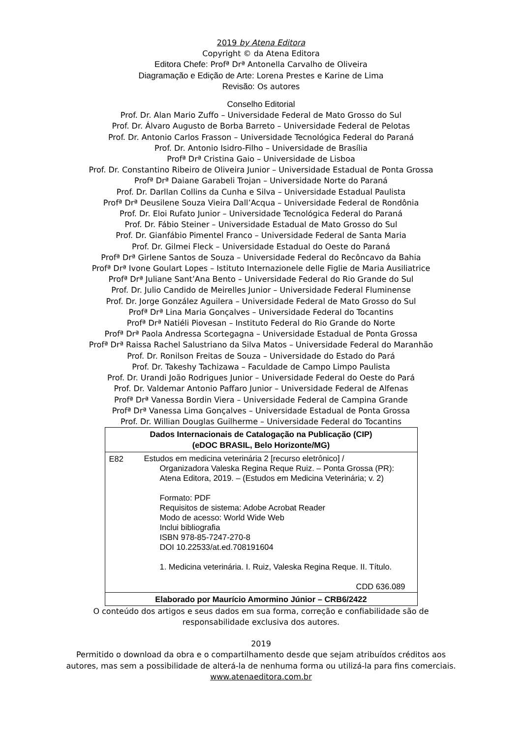2019 by Atena Editora
Copyright © da Atena Editora
Editora Chefe: Profª Drª Antonella Carvalho de Oliveira
Diagramação e Edição de Arte: Lorena Prestes e Karine de Lima
Revisão: Os autores
Conselho Editorial
Prof. Dr. Alan Mario Zuffo – Universidade Federal de Mato Grosso do Sul
Prof. Dr. Álvaro Augusto de Borba Barreto – Universidade Federal de Pelotas
Prof. Dr. Antonio Carlos Frasson – Universidade Tecnológica Federal do Paraná
Prof. Dr. Antonio Isidro-Filho – Universidade de Brasília
Profª Drª Cristina Gaio – Universidade de Lisboa
Prof. Dr. Constantino Ribeiro de Oliveira Junior – Universidade Estadual de Ponta Grossa
Profª Drª Daiane Garabeli Trojan – Universidade Norte do Paraná
Prof. Dr. Darllan Collins da Cunha e Silva – Universidade Estadual Paulista
Profª Drª Deusilene Souza Vieira Dall’Acqua – Universidade Federal de Rondônia
Prof. Dr. Eloi Rufato Junior – Universidade Tecnológica Federal do Paraná
Prof. Dr. Fábio Steiner – Universidade Estadual de Mato Grosso do Sul
Prof. Dr. Gianfábio Pimentel Franco – Universidade Federal de Santa Maria
Prof. Dr. Gilmei Fleck – Universidade Estadual do Oeste do Paraná
Profª Drª Girlene Santos de Souza – Universidade Federal do Recôncavo da Bahia
Profª Drª Ivone Goulart Lopes – Istituto Internazionele delle Figlie de Maria Ausiliatrice
Profª Drª Juliane Sant’Ana Bento – Universidade Federal do Rio Grande do Sul
Prof. Dr. Julio Candido de Meirelles Junior – Universidade Federal Fluminense
Prof. Dr. Jorge González Aguilera – Universidade Federal de Mato Grosso do Sul
Profª Drª Lina Maria Gonçalves – Universidade Federal do Tocantins
Profª Drª Natiéli Piovesan – Instituto Federal do Rio Grande do Norte
Profª Drª Paola Andressa Scortegagna – Universidade Estadual de Ponta Grossa
Profª Drª Raissa Rachel Salustriano da Silva Matos – Universidade Federal do Maranhão
Prof. Dr. Ronilson Freitas de Souza – Universidade do Estado do Pará
Prof. Dr. Takeshy Tachizawa – Faculdade de Campo Limpo Paulista
Prof. Dr. Urandi João Rodrigues Junior – Universidade Federal do Oeste do Pará
Prof. Dr. Valdemar Antonio Paffaro Junior – Universidade Federal de Alfenas
Profª Drª Vanessa Bordin Viera – Universidade Federal de Campina Grande
Profª Drª Vanessa Lima Gonçalves – Universidade Estadual de Ponta Grossa
Prof. Dr. Willian Douglas Guilherme – Universidade Federal do Tocantins
| Dados Internacionais de Catalogação na Publicação (CIP) (eDOC BRASIL, Belo Horizonte/MG) | |
| E82 | Estudos em medicina veterinária 2 [recurso eletrônico] / Organizadora Valeska Regina Reque Ruiz. – Ponta Grossa (PR): Atena Editora, 2019. – (Estudos em Medicina Veterinária; v. 2) Formato: PDF Requisitos de sistema: Adobe Acrobat Reader Modo de acesso: World Wide Web Inclui bibliografia ISBN 978-85-7247-270-8 DOI 10.22533/at.ed.708191604 1. Medicina veterinária. I. Ruiz, Valeska Regina Reque. II. Título. CDD 636.089 |
| Elaborado por Maurício Amormino Júnior – CRB6/2422 | |
O conteúdo dos artigos e seus dados em sua forma, correção e confiabilidade são de
responsabilidade exclusiva dos autores.
2019
Permitido o download da obra e o compartilhamento desde que sejam atribuídos créditos aos
autores, mas sem a possibilidade de alterá-la de nenhuma forma ou utilizá-la para fins comerciais.
www.atenaeditora.com.br